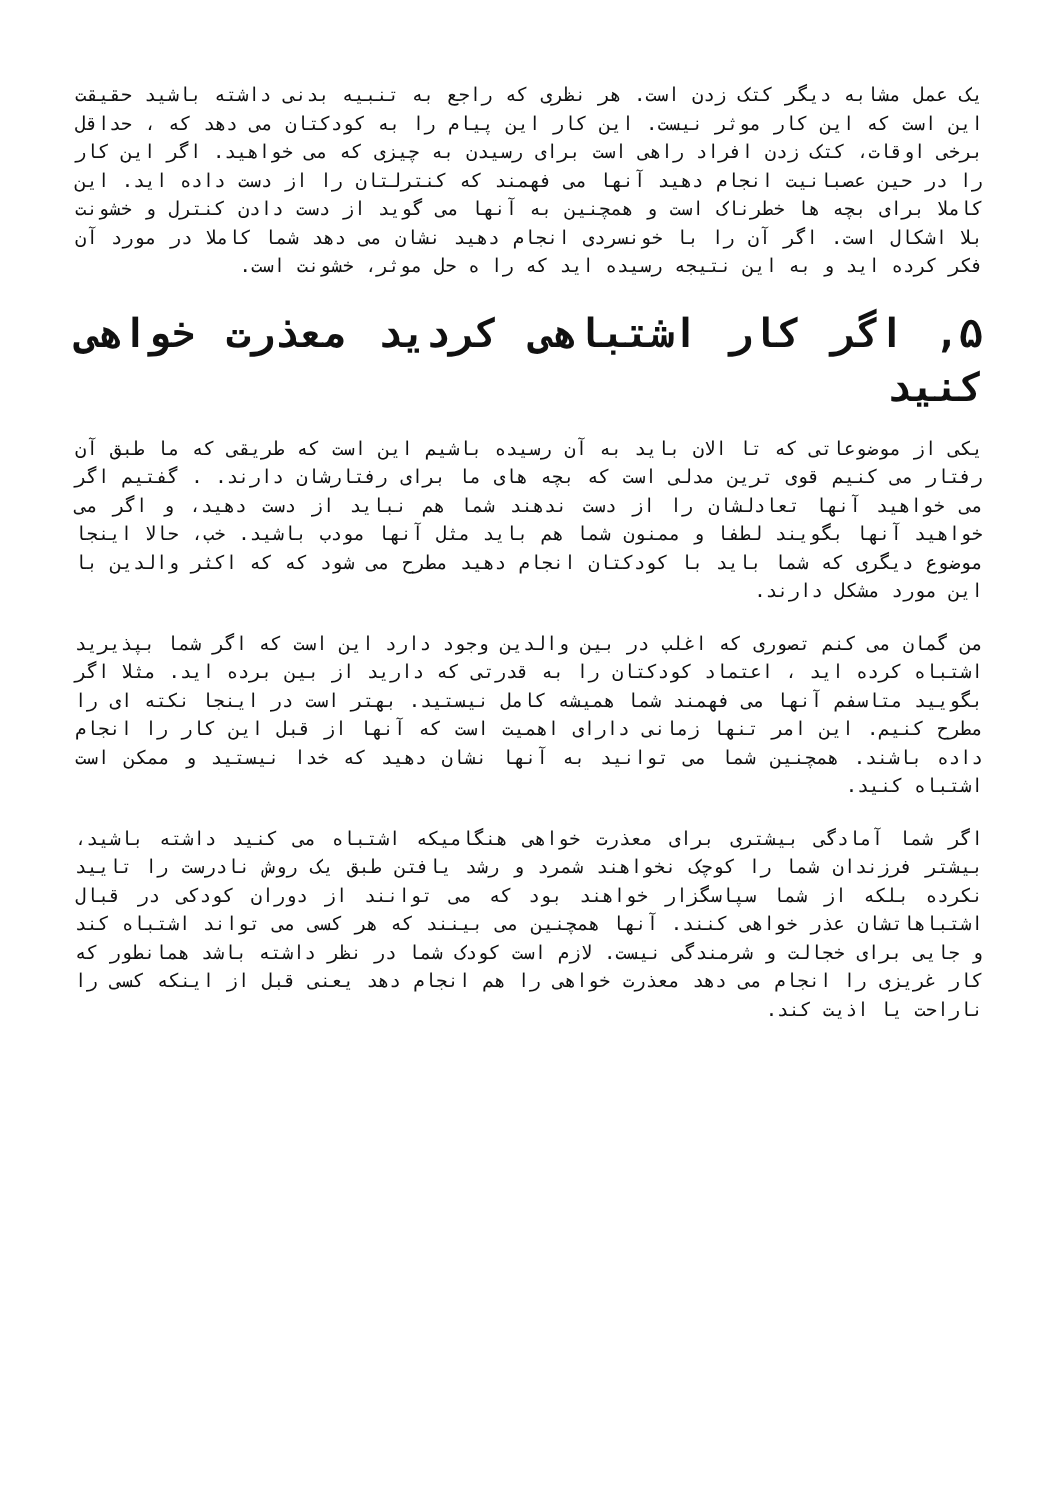یک عمل مشابه دیگر کتک زدن است. هر نظری که راجع به تنبیه بدنی داشته باشید حقیقت این است که این کار موثر نیست. این کار این پیام را به کودکتان می دهد که ، حداقل برخی اوقات، کتک زدن افراد راهی است برای رسیدن به چیزی که می خواهید. اگر این کار را در حین عصبانیت انجام دهید آنها می فهمند که کنترلتان را از دست داده اید. این کاملا برای بچه ها خطرناک است و همچنین به آنها می گوید از دست دادن کنترل و خشونت بلا اشکال است. اگر آن را با خونسردی انجام دهید نشان می دهد شما کاملا در مورد آن فکر کرده اید و به این نتیجه رسیده اید که را ه حل موثر، خشونت است.
۵, اگر کار اشتباهی کردید معذرت خواهی کنید
یکی از موضوعاتی که تا الان باید به آن رسیده باشیم این است که طریقی که ما طبق آن رفتار می کنیم قوی ترین مدلی است که بچه های ما برای رفتارشان دارند. . گفتیم اگر می خواهید آنها تعادلشان را از دست ندهند شما هم نباید از دست دهید، و اگر می خواهید آنها بگویند لطفا و ممنون شما هم باید مثل آنها مودب باشید. خب، حالا اینجا موضوع دیگری که شما باید با کودکتان انجام دهید مطرح می شود که که اکثر والدین با این مورد مشکل دارند.
من گمان می کنم تصوری که اغلب در بین والدین وجود دارد این است که اگر شما بپذیرید اشتباه کرده اید ، اعتماد کودکتان را به قدرتی که دارید از بین برده اید. مثلا اگر بگویید متاسفم آنها می فهمند شما همیشه کامل نیستید. بهتر است در اینجا نکته ای را مطرح کنیم. این امر تنها زمانی دارای اهمیت است که آنها از قبل این کار را انجام داده باشند. همچنین شما می توانید به آنها نشان دهید که خدا نیستید و ممکن است اشتباه کنید.
اگر شما آمادگی بیشتری برای معذرت خواهی هنگامیکه اشتباه می کنید داشته باشید، بیشتر فرزندان شما را کوچک نخواهند شمرد و رشد یافتن طبق یک روش نادرست را تایید نکرده بلکه از شما سپاسگزار خواهند بود که می توانند از دوران کودکی در قبال اشتباهاتشان عذر خواهی کنند. آنها همچنین می بینند که هر کسی می تواند اشتباه کند و جایی برای خجالت و شرمندگی نیست. لازم است کودک شما در نظر داشته باشد همانطور که کار غریزی را انجام می دهد معذرت خواهی را هم انجام دهد یعنی قبل از اینکه کسی را ناراحت یا اذیت کند.